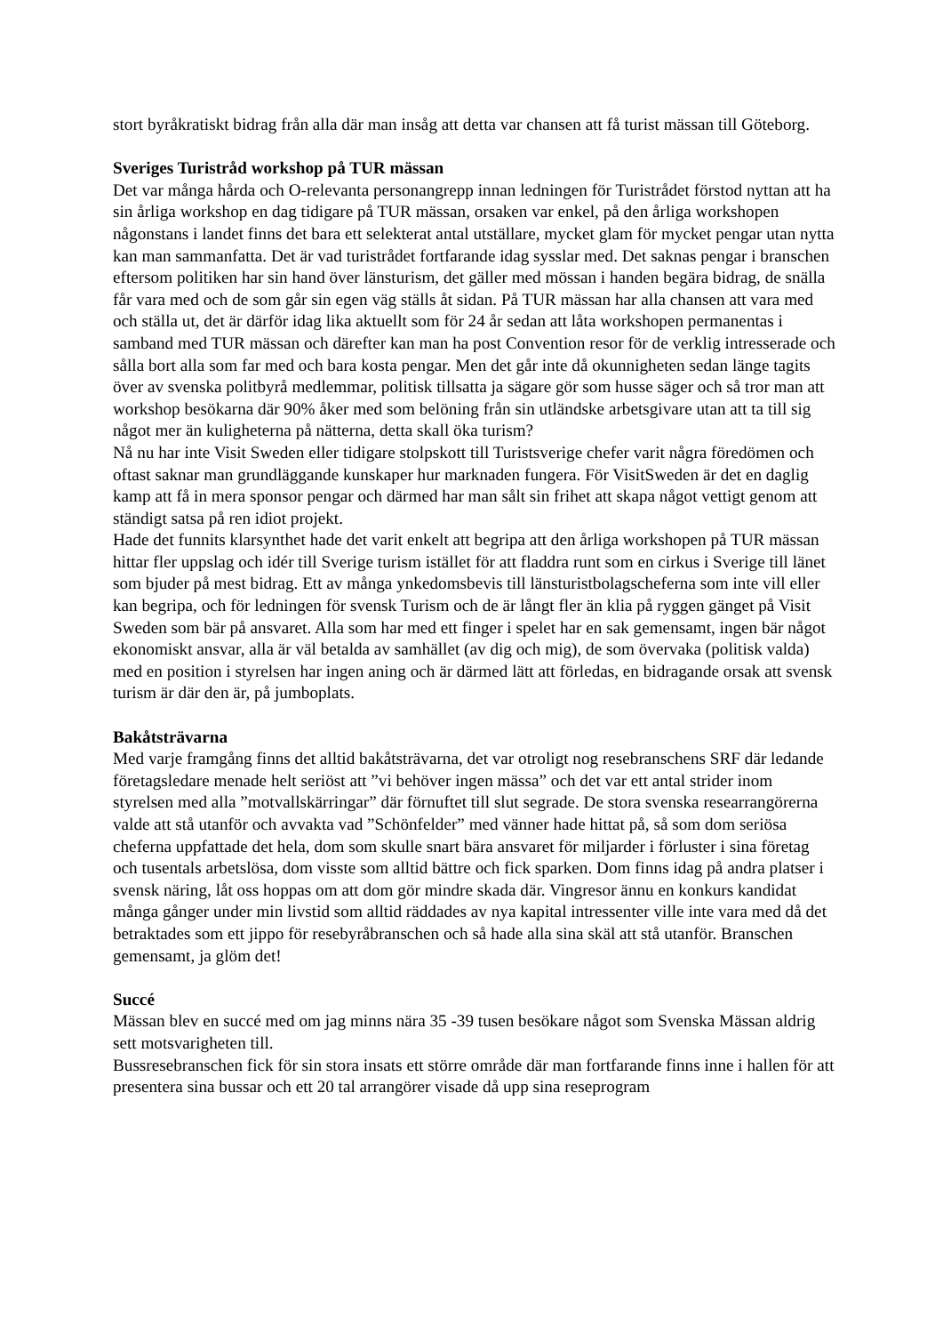stort byråkratiskt bidrag från alla där man insåg att detta var chansen att få turist mässan till Göteborg.
Sveriges Turistråd workshop på TUR mässan
Det var många hårda och O-relevanta personangrepp innan ledningen för Turistrådet förstod nyttan att ha sin årliga workshop en dag tidigare på TUR mässan, orsaken var enkel, på den årliga workshopen någonstans i landet finns det bara ett selekterat antal utställare, mycket glam för mycket pengar utan nytta kan man sammanfatta. Det är vad turistrådet fortfarande idag sysslar med. Det saknas pengar i branschen eftersom politiken har sin hand över länsturism, det gäller med mössan i handen begära bidrag, de snälla får vara med och de som går sin egen väg ställs åt sidan. På TUR mässan har alla chansen att vara med och ställa ut, det är därför idag lika aktuellt som för 24 år sedan att låta workshopen permanentas i samband med TUR mässan och därefter kan man ha post Convention resor för de verklig intresserade och sålla bort alla som far med och bara kosta pengar. Men det går inte då okunnigheten sedan länge tagits över av svenska politbyrå medlemmar, politisk tillsatta ja sägare gör som husse säger och så tror man att workshop besökarna där 90% åker med som belöning från sin utländske arbetsgivare utan att ta till sig något mer än kuligheterna på nätterna, detta skall öka turism?
Nå nu har inte Visit Sweden eller tidigare stolpskott till Turistsverige chefer varit några föredömen och oftast saknar man grundläggande kunskaper hur marknaden fungera. För VisitSweden är det en daglig kamp att få in mera sponsor pengar och därmed har man sålt sin frihet att skapa något vettigt genom att ständigt satsa på ren idiot projekt.
Hade det funnits klarsynthet hade det varit enkelt att begripa att den årliga workshopen på TUR mässan hittar fler uppslag och idér till Sverige turism istället för att fladdra runt som en cirkus i Sverige till länet som bjuder på mest bidrag. Ett av många ynkedomsbevis till länsturistbolagscheferna som inte vill eller kan begripa, och för ledningen för svensk Turism och de är långt fler än klia på ryggen gänget på Visit Sweden som bär på ansvaret. Alla som har med ett finger i spelet har en sak gemensamt, ingen bär något ekonomiskt ansvar, alla är väl betalda av samhället (av dig och mig), de som övervaka (politisk valda) med en position i styrelsen har ingen aning och är därmed lätt att förledas, en bidragande orsak att svensk turism är där den är, på jumboplats.
Bakåtsträvarna
Med varje framgång finns det alltid bakåtsträvarna, det var otroligt nog resebranschens SRF där ledande företagsledare menade helt seriöst att ”vi behöver ingen mässa” och det var ett antal strider inom styrelsen med alla ”motvallskärringar” där förnuftet till slut segrade. De stora svenska researrangörerna valde att stå utanför och avvakta vad ”Schönfelder” med vänner hade hittat på, så som dom seriösa cheferna uppfattade det hela, dom som skulle snart bära ansvaret för miljarder i förluster i sina företag och tusentals arbetslösa, dom visste som alltid bättre och fick sparken. Dom finns idag på andra platser i svensk näring, låt oss hoppas om att dom gör mindre skada där. Vingresor ännu en konkurs kandidat många gånger under min livstid som alltid räddades av nya kapital intressenter ville inte vara med då det betraktades som ett jippo för resebyråbranschen och så hade alla sina skäl att stå utanför. Branschen gemensamt, ja glöm det!
Succé
Mässan blev en succé med om jag minns nära 35 -39 tusen besökare något som Svenska Mässan aldrig sett motsvarigheten till.
Bussresebranschen fick för sin stora insats ett större område där man fortfarande finns inne i hallen för att presentera sina bussar och ett 20 tal arrangörer visade då upp sina reseprogram